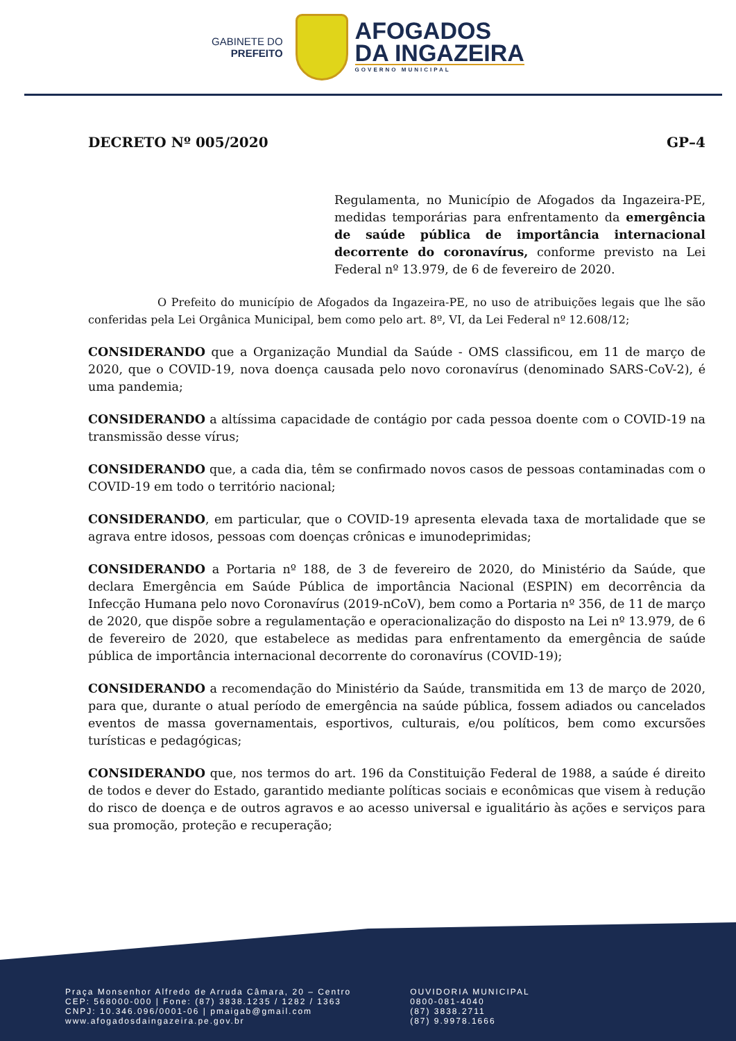GABINETE DO
PREFEITO
AFOGADOS
DA INGAZEIRA
GOVERNO MUNICIPAL
DECRETO Nº 005/2020 GP–4
Regulamenta, no Município de Afogados da Ingazeira-PE, medidas temporárias para enfrentamento da emergência de saúde pública de importância internacional decorrente do coronavírus, conforme previsto na Lei Federal nº 13.979, de 6 de fevereiro de 2020.
O Prefeito do município de Afogados da Ingazeira-PE, no uso de atribuições legais que lhe são conferidas pela Lei Orgânica Municipal, bem como pelo art. 8º, VI, da Lei Federal nº 12.608/12;
CONSIDERANDO que a Organização Mundial da Saúde - OMS classificou, em 11 de março de 2020, que o COVID-19, nova doença causada pelo novo coronavírus (denominado SARS-CoV-2), é uma pandemia;
CONSIDERANDO a altíssima capacidade de contágio por cada pessoa doente com o COVID-19 na transmissão desse vírus;
CONSIDERANDO que, a cada dia, têm se confirmado novos casos de pessoas contaminadas com o COVID-19 em todo o território nacional;
CONSIDERANDO, em particular, que o COVID-19 apresenta elevada taxa de mortalidade que se agrava entre idosos, pessoas com doenças crônicas e imunodeprimidas;
CONSIDERANDO a Portaria nº 188, de 3 de fevereiro de 2020, do Ministério da Saúde, que declara Emergência em Saúde Pública de importância Nacional (ESPIN) em decorrência da Infecção Humana pelo novo Coronavírus (2019-nCoV), bem como a Portaria nº 356, de 11 de março de 2020, que dispõe sobre a regulamentação e operacionalização do disposto na Lei nº 13.979, de 6 de fevereiro de 2020, que estabelece as medidas para enfrentamento da emergência de saúde pública de importância internacional decorrente do coronavírus (COVID-19);
CONSIDERANDO a recomendação do Ministério da Saúde, transmitida em 13 de março de 2020, para que, durante o atual período de emergência na saúde pública, fossem adiados ou cancelados eventos de massa governamentais, esportivos, culturais, e/ou políticos, bem como excursões turísticas e pedagógicas;
CONSIDERANDO que, nos termos do art. 196 da Constituição Federal de 1988, a saúde é direito de todos e dever do Estado, garantido mediante políticas sociais e econômicas que visem à redução do risco de doença e de outros agravos e ao acesso universal e igualitário às ações e serviços para sua promoção, proteção e recuperação;
Praça Monsenhor Alfredo de Arruda Câmara, 20 – Centro
CEP: 568000-000 | Fone: (87) 3838.1235 / 1282 / 1363
CNPJ: 10.346.096/0001-06 | pmaigab@gmail.com
www.afogadosdaingazeira.pe.gov.br
OUVIDORIA MUNICIPAL
0800-081-4040
(87) 3838.2711
(87) 9.9978.1666